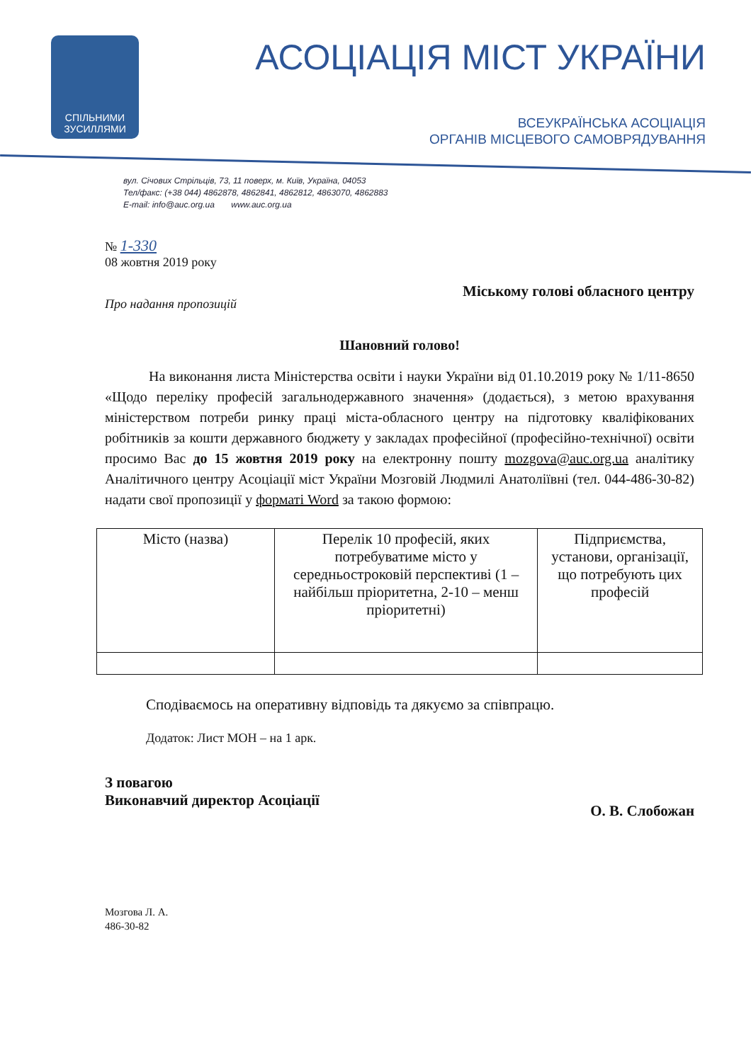СПІЛЬНИМИ
ЗУСИЛЛЯМИ
АСОЦІАЦІЯ МІСТ УКРАЇНИ
ВСЕУКРАЇНСЬКА АСОЦІАЦІЯ
ОРГАНІВ МІСЦЕВОГО САМОВРЯДУВАННЯ
вул. Січових Стрільців, 73, 11 поверх, м. Київ, Україна, 04053
Тел/факс: (+38 044) 4862878, 4862841, 4862812, 4863070, 4862883
E-mail: info@auc.org.ua www.auc.org.ua
№ 1-330
08 жовтня 2019 року
Про надання пропозицій
Міському голові обласного центру
Шановний голово!
На виконання листа Міністерства освіти і науки України від 01.10.2019 року № 1/11-8650 «Щодо переліку професій загальнодержавного значення» (додається), з метою врахування міністерством потреби ринку праці міста-обласного центру на підготовку кваліфікованих робітників за кошти державного бюджету у закладах професійної (професійно-технічної) освіти просимо Вас до 15 жовтня 2019 року на електронну пошту mozgova@auc.org.ua аналітику Аналітичного центру Асоціації міст України Мозговій Людмилі Анатоліївні (тел. 044-486-30-82) надати свої пропозиції у форматі Word за такою формою:
| Місто (назва) | Перелік 10 професій, яких потребуватиме місто у середньостроковій перспективі (1 – найбільш пріоритетна, 2-10 – менш пріоритетні) | Підприємства, установи, організації, що потребують цих професій |
Сподіваємось на оперативну відповідь та дякуємо за співпрацю.
Додаток: Лист МОН – на 1 арк.
З повагою
Виконавчий директор Асоціації
О. В. Слобожан
Мозгова Л. А.
486-30-82